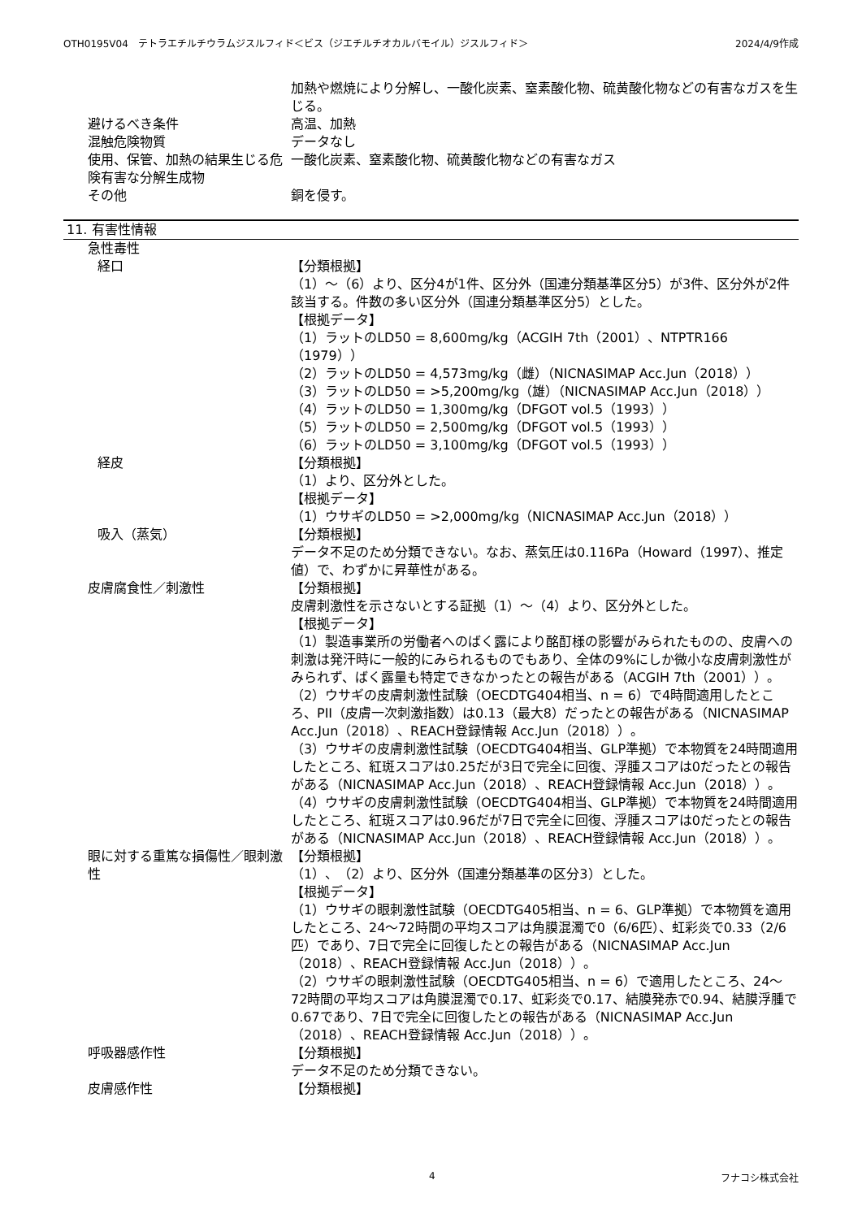OTH0195V04　テトラエチルチウラムジスルフィド＜ビス（ジエチルチオカルバモイル）ジスルフィド＞ 2024/4/9作成
加熱や燃焼により分解し、一酸化炭素、窒素酸化物、硫黄酸化物などの有害なガスを生じる。
避けるべき条件 高温、加熱
混触危険物質 データなし
使用、保管、加熱の結果生じる危険有害な分解生成物
一酸化炭素、窒素酸化物、硫黄酸化物などの有害なガス
その他 銅を侵す。
11. 有害性情報
急性毒性
経口 【分類根拠】
（1）～（6）より、区分4が1件、区分外（国連分類基準区分5）が3件、区分外が2件該当する。件数の多い区分外（国連分類基準区分5）とした。
【根拠データ】
（1）ラットのLD50 = 8,600mg/kg（ACGIH 7th（2001）、NTPTR166（1979））
（2）ラットのLD50 = 4,573mg/kg（雌）（NICNASIMAP Acc.Jun（2018））
（3）ラットのLD50 = >5,200mg/kg（雄）（NICNASIMAP Acc.Jun（2018））
（4）ラットのLD50 = 1,300mg/kg（DFGOT vol.5（1993））
（5）ラットのLD50 = 2,500mg/kg（DFGOT vol.5（1993））
（6）ラットのLD50 = 3,100mg/kg（DFGOT vol.5（1993））
経皮 【分類根拠】
（1）より、区分外とした。
【根拠データ】
（1）ウサギのLD50 = >2,000mg/kg（NICNASIMAP Acc.Jun（2018））
吸入（蒸気） 【分類根拠】
データ不足のため分類できない。なお、蒸気圧は0.116Pa（Howard（1997）、推定値）で、わずかに昇華性がある。
皮膚腐食性／刺激性 【分類根拠】
皮膚刺激性を示さないとする証拠（1）～（4）より、区分外とした。
【根拠データ】
（1）製造事業所の労働者へのばく露により酩酊様の影響がみられたものの、皮膚への刺激は発汗時に一般的にみられるものでもあり、全体の9%にしか微小な皮膚刺激性がみられず、ばく露量も特定できなかったとの報告がある（ACGIH 7th（2001））。
（2）ウサギの皮膚刺激性試験（OECDTG404相当、n = 6）で4時間適用したところ、PII（皮膚一次刺激指数）は0.13（最大8）だったとの報告がある（NICNASIMAP Acc.Jun（2018）、REACH登録情報 Acc.Jun（2018））。
（3）ウサギの皮膚刺激性試験（OECDTG404相当、GLP準拠）で本物質を24時間適用したところ、紅斑スコアは0.25だが3日で完全に回復、浮腫スコアは0だったとの報告がある（NICNASIMAP Acc.Jun（2018）、REACH登録情報 Acc.Jun（2018））。
（4）ウサギの皮膚刺激性試験（OECDTG404相当、GLP準拠）で本物質を24時間適用したところ、紅斑スコアは0.96だが7日で完全に回復、浮腫スコアは0だったとの報告がある（NICNASIMAP Acc.Jun（2018）、REACH登録情報 Acc.Jun（2018））。
眼に対する重篤な損傷性／眼刺激性 【分類根拠】
（1）、（2）より、区分外（国連分類基準の区分3）とした。
【根拠データ】
（1）ウサギの眼刺激性試験（OECDTG405相当、n = 6、GLP準拠）で本物質を適用したところ、24～72時間の平均スコアは角膜混濁で0（6/6匹）、虹彩炎で0.33（2/6匹）であり、7日で完全に回復したとの報告がある（NICNASIMAP Acc.Jun（2018）、REACH登録情報 Acc.Jun（2018））。
（2）ウサギの眼刺激性試験（OECDTG405相当、n = 6）で適用したところ、24～72時間の平均スコアは角膜混濁で0.17、虹彩炎で0.17、結膜発赤で0.94、結膜浮腫で0.67であり、7日で完全に回復したとの報告がある（NICNASIMAP Acc.Jun（2018）、REACH登録情報 Acc.Jun（2018））。
呼吸器感作性 【分類根拠】
データ不足のため分類できない。
皮膚感作性 【分類根拠】
4 フナコシ株式会社